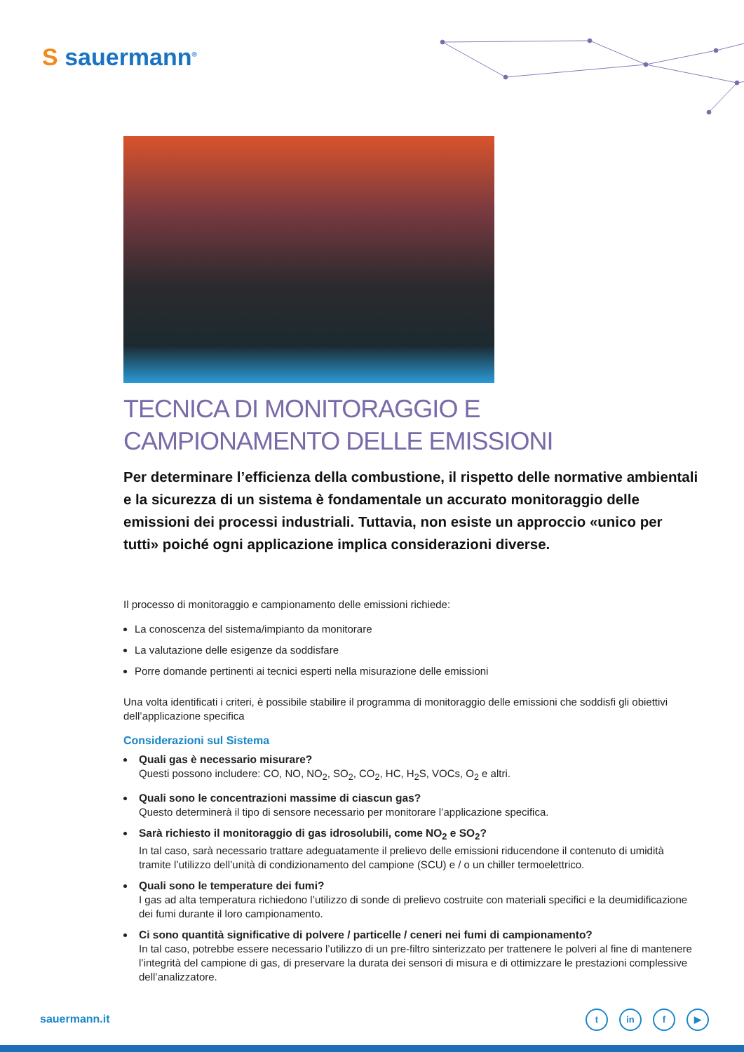S sauermann<sup>®</sup>
TECNICA DI MONITORAGGIO E
CAMPIONAMENTO DELLE EMISSIONI
Per determinare l’efficienza della combustione, il rispetto delle normative ambientali e la sicurezza di un sistema è fondamentale un accurato monitoraggio delle emissioni dei processi industriali. Tuttavia, non esiste un approccio «unico per tutti» poiché ogni applicazione implica considerazioni diverse.
Il processo di monitoraggio e campionamento delle emissioni richiede:
La conoscenza del sistema/impianto da monitorare
La valutazione delle esigenze da soddisfare
Porre domande pertinenti ai tecnici esperti nella misurazione delle emissioni
Una volta identificati i criteri, è possibile stabilire il programma di monitoraggio delle emissioni che soddisfi gli obiettivi dell’applicazione specifica
Considerazioni sul Sistema
Quali gas è necessario misurare?
Questi possono includere: CO, NO, NO<sub>2</sub>, SO<sub>2</sub>, CO<sub>2</sub>, HC, H<sub>2</sub>S, VOCs, O<sub>2</sub> e altri.
Quali sono le concentrazioni massime di ciascun gas?
Questo determinerà il tipo di sensore necessario per monitorare l’applicazione specifica.
Sarà richiesto il monitoraggio di gas idrosolubili, come NO<sub>2</sub> e SO<sub>2</sub>?
In tal caso, sarà necessario trattare adeguatamente il prelievo delle emissioni riducendone il contenuto di umidità tramite l’utilizzo dell’unità di condizionamento del campione (SCU) e / o un chiller termoelettrico.
Quali sono le temperature dei fumi?
I gas ad alta temperatura richiedono l’utilizzo di sonde di prelievo costruite con materiali specifici e la deumidificazione dei fumi durante il loro campionamento.
Ci sono quantità significative di polvere / particelle / ceneri nei fumi di campionamento?
In tal caso, potrebbe essere necessario l’utilizzo di un pre-filtro sinterizzato per trattenere le polveri al fine di mantenere l’integrità del campione di gas, di preservare la durata dei sensori di misura e di ottimizzare le prestazioni complessive dell’analizzatore.
sauermann.it tin f ▶